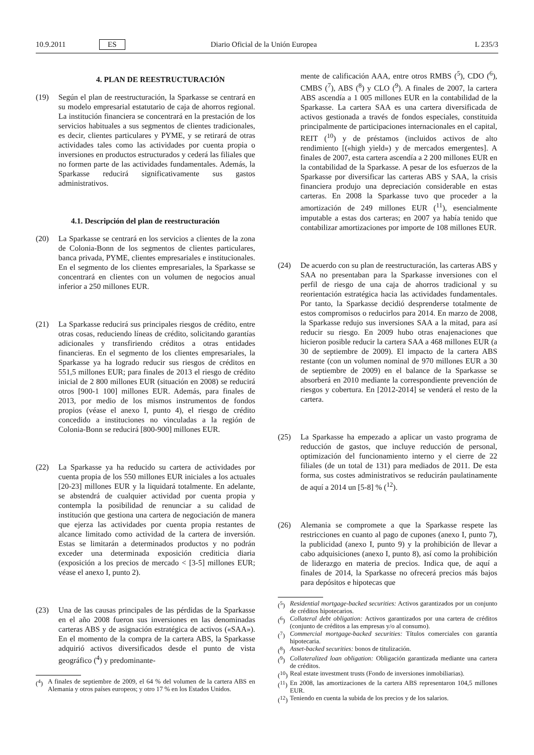10.9.2011 ES Diario Oficial de la Unión Europea L 235/3
4. PLAN DE REESTRUCTURACIÓN
(19) Según el plan de reestructuración, la Sparkasse se centrará en su modelo empresarial estatutario de caja de ahorros regional. La institución financiera se concentrará en la prestación de los servicios habituales a sus segmentos de clientes tradicionales, es decir, clientes particulares y PYME, y se retirará de otras actividades tales como las actividades por cuenta propia o inversiones en productos estructurados y cederá las filiales que no formen parte de las actividades fundamentales. Además, la Sparkasse reducirá significativamente sus gastos administrativos.
4.1. Descripción del plan de reestructuración
(20) La Sparkasse se centrará en los servicios a clientes de la zona de Colonia-Bonn de los segmentos de clientes particulares, banca privada, PYME, clientes empresariales e institucionales. En el segmento de los clientes empresariales, la Sparkasse se concentrará en clientes con un volumen de negocios anual inferior a 250 millones EUR.
(21) La Sparkasse reducirá sus principales riesgos de crédito, entre otras cosas, reduciendo líneas de crédito, solicitando garantías adicionales y transfiriendo créditos a otras entidades financieras. En el segmento de los clientes empresariales, la Sparkasse ya ha logrado reducir sus riesgos de créditos en 551,5 millones EUR; para finales de 2013 el riesgo de crédito inicial de 2 800 millones EUR (situación en 2008) se reducirá otros [900-1 100] millones EUR. Además, para finales de 2013, por medio de los mismos instrumentos de fondos propios (véase el anexo I, punto 4), el riesgo de crédito concedido a instituciones no vinculadas a la región de Colonia-Bonn se reducirá [800-900] millones EUR.
(22) La Sparkasse ya ha reducido su cartera de actividades por cuenta propia de los 550 millones EUR iniciales a los actuales [20-23] millones EUR y la liquidará totalmente. En adelante, se abstendrá de cualquier actividad por cuenta propia y contempla la posibilidad de renunciar a su calidad de institución que gestiona una cartera de negociación de manera que ejerza las actividades por cuenta propia restantes de alcance limitado como actividad de la cartera de inversión. Estas se limitarán a determinados productos y no podrán exceder una determinada exposición crediticia diaria (exposición a los precios de mercado < [3-5] millones EUR; véase el anexo I, punto 2).
(23) Una de las causas principales de las pérdidas de la Sparkasse en el año 2008 fueron sus inversiones en las denominadas carteras ABS y de asignación estratégica de activos («SAA»). En el momento de la compra de la cartera ABS, la Sparkasse adquirió activos diversificados desde el punto de vista geográfico (<sup>4</sup>) y predominante-
(<sup>4</sup>) A finales de septiembre de 2009, el 64 % del volumen de la cartera ABS en Alemania y otros países europeos; y otro 17 % en los Estados Unidos.
mente de calificación AAA, entre otros RMBS (<sup>5</sup>), CDO (<sup>6</sup>), CMBS (<sup>7</sup>), ABS (<sup>8</sup>) y CLO (<sup>9</sup>). A finales de 2007, la cartera ABS ascendía a 1 005 millones EUR en la contabilidad de la Sparkasse. La cartera SAA es una cartera diversificada de activos gestionada a través de fondos especiales, constituida principalmente de participaciones internacionales en el capital, REIT (<sup>10</sup>) y de préstamos (incluidos activos de alto rendimiento [(«high yield») y de mercados emergentes]. A finales de 2007, esta cartera ascendía a 2 200 millones EUR en la contabilidad de la Sparkasse. A pesar de los esfuerzos de la Sparkasse por diversificar las carteras ABS y SAA, la crisis financiera produjo una depreciación considerable en estas carteras. En 2008 la Sparkasse tuvo que proceder a la amortización de 249 millones EUR (<sup>11</sup>), esencialmente imputable a estas dos carteras; en 2007 ya había tenido que contabilizar amortizaciones por importe de 108 millones EUR.
(24) De acuerdo con su plan de reestructuración, las carteras ABS y SAA no presentaban para la Sparkasse inversiones con el perfil de riesgo de una caja de ahorros tradicional y su reorientación estratégica hacia las actividades fundamentales. Por tanto, la Sparkasse decidió desprenderse totalmente de estos compromisos o reducirlos para 2014. En marzo de 2008, la Sparkasse redujo sus inversiones SAA a la mitad, para así reducir su riesgo. En 2009 hubo otras enajenaciones que hicieron posible reducir la cartera SAA a 468 millones EUR (a 30 de septiembre de 2009). El impacto de la cartera ABS restante (con un volumen nominal de 970 millones EUR a 30 de septiembre de 2009) en el balance de la Sparkasse se absorberá en 2010 mediante la correspondiente prevención de riesgos y cobertura. En [2012-2014] se venderá el resto de la cartera.
(25) La Sparkasse ha empezado a aplicar un vasto programa de reducción de gastos, que incluye reducción de personal, optimización del funcionamiento interno y el cierre de 22 filiales (de un total de 131) para mediados de 2011. De esta forma, sus costes administrativos se reducirán paulatinamente de aquí a 2014 un [5-8] % (<sup>12</sup>).
(26) Alemania se compromete a que la Sparkasse respete las restricciones en cuanto al pago de cupones (anexo I, punto 7), la publicidad (anexo I, punto 9) y la prohibición de llevar a cabo adquisiciones (anexo I, punto 8), así como la prohibición de liderazgo en materia de precios. Indica que, de aquí a finales de 2014, la Sparkasse no ofrecerá precios más bajos para depósitos e hipotecas que
(<sup>5</sup>) Residential mortgage-backed securities: Activos garantizados por un conjunto de créditos hipotecarios.
(<sup>6</sup>) Collateral debt obligation: Activos garantizados por una cartera de créditos (conjunto de créditos a las empresas y/o al consumo).
(<sup>7</sup>) Commercial mortgage-backed securities: Títulos comerciales con garantía hipotecaria.
(<sup>8</sup>) Asset-backed securities: bonos de titulización.
(<sup>9</sup>) Collateralized loan obligation: Obligación garantizada mediante una cartera de créditos.
(<sup>10</sup>) Real estate investment trusts (Fondo de inversiones inmobiliarias).
(<sup>11</sup>) En 2008, las amortizaciones de la cartera ABS representaron 104,5 millones EUR.
(<sup>12</sup>) Teniendo en cuenta la subida de los precios y de los salarios.